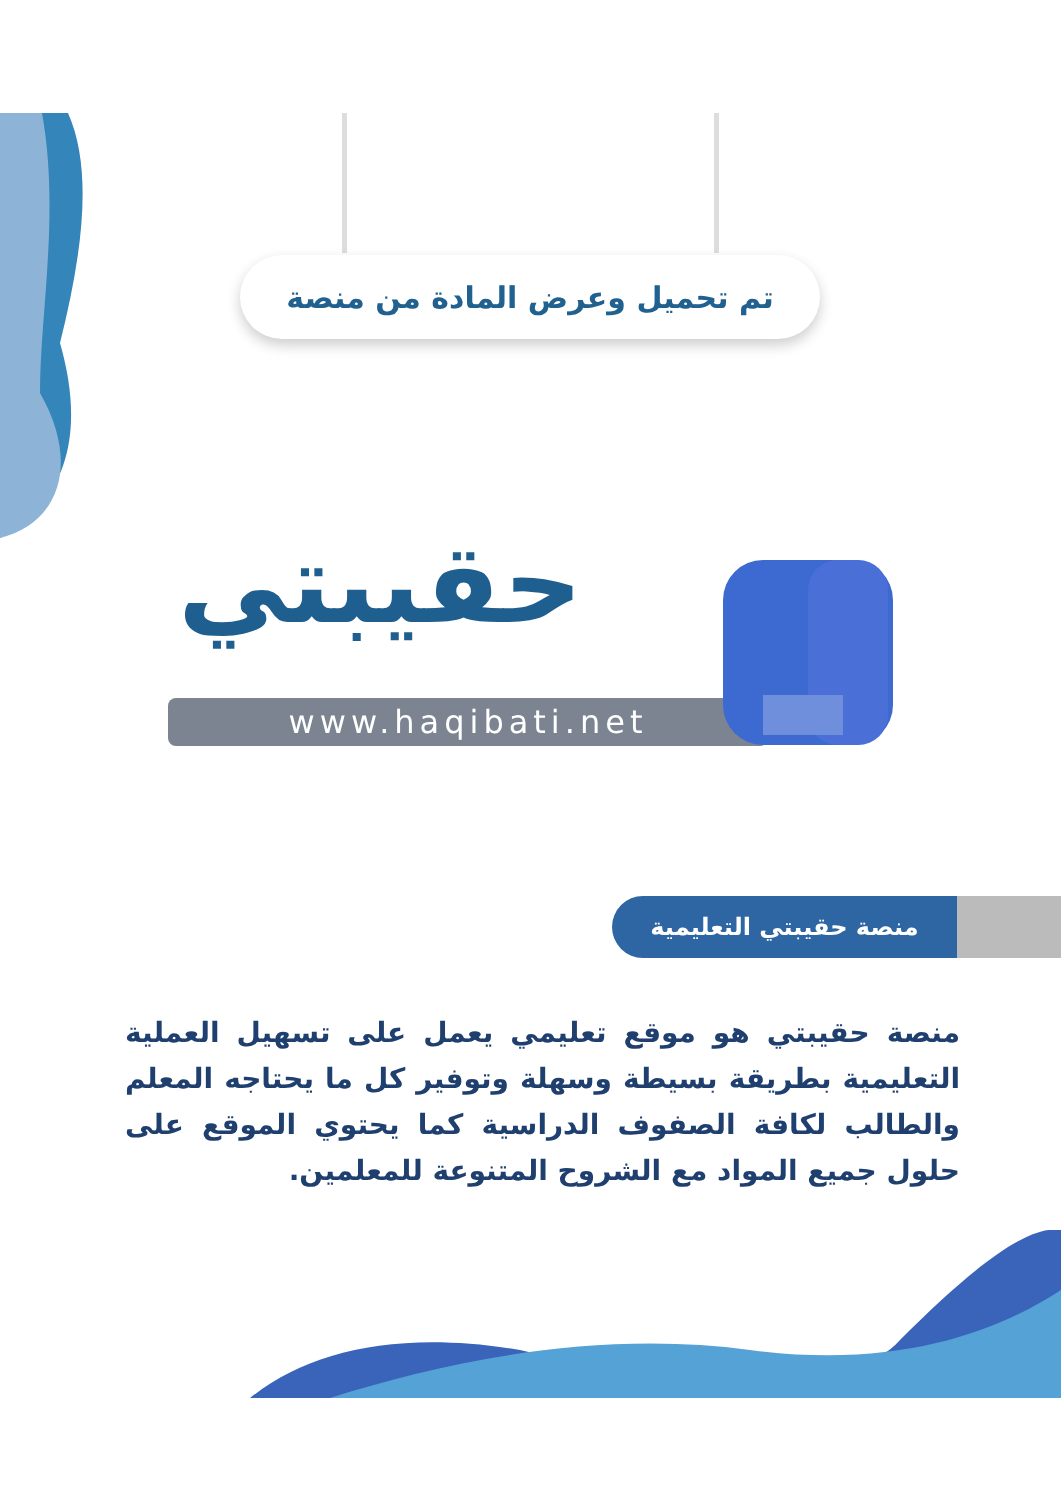تم تحميل وعرض المادة من منصة
حقيبتي
www.haqibati.net
منصة حقيبتي التعليمية
منصة حقيبتي هو موقع تعليمي يعمل على تسهيل العملية التعليمية بطريقة بسيطة وسهلة وتوفير كل ما يحتاجه المعلم والطالب لكافة الصفوف الدراسية كما يحتوي الموقع على حلول جميع المواد مع الشروح المتنوعة للمعلمين.